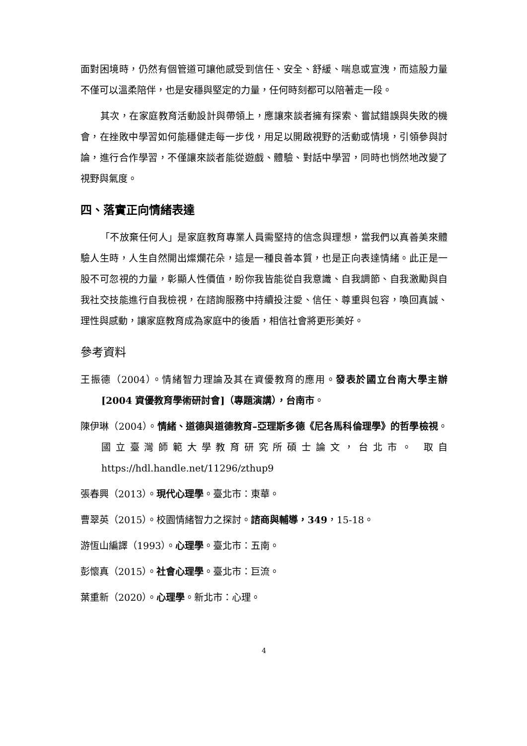面對困境時，仍然有個管道可讓他感受到信任、安全、舒緩、喘息或宣洩，而這股力量不僅可以溫柔陪伴，也是安穩與堅定的力量，任何時刻都可以陪著走一段。
其次，在家庭教育活動設計與帶領上，應讓來談者擁有探索、嘗試錯誤與失敗的機會，在挫敗中學習如何能穩健走每一步伐，用足以開啟視野的活動或情境，引領參與討論，進行合作學習，不僅讓來談者能從遊戲、體驗、對話中學習，同時也悄然地改變了視野與氣度。
四、落實正向情緒表達
「不放棄任何人」是家庭教育專業人員需堅持的信念與理想，當我們以真善美來體驗人生時，人生自然開出燦爛花朵，這是一種良善本質，也是正向表達情緒。此正是一股不可忽視的力量，彰顯人性價值，盼你我皆能從自我意識、自我調節、自我激勵與自我社交技能進行自我檢視，在諮詢服務中持續投注愛、信任、尊重與包容，喚回真誠、理性與感動，讓家庭教育成為家庭中的後盾，相信社會將更形美好。
參考資料
王振德（2004）。情緒智力理論及其在資優教育的應用。發表於國立台南大學主辦 [2004 資優教育學術研討會]（專題演講），台南市。
陳伊琳（2004）。情緒、道德與道德教育–亞理斯多德《尼各馬科倫理學》的哲學檢視。國立臺灣師範大學教育研究所碩士論文，台北市。 取自 https://hdl.handle.net/11296/zthup9
張春興（2013）。現代心理學。臺北市：東華。
曹翠英（2015）。校園情緒智力之探討。諮商與輔導，349，15-18。
游恆山編譯（1993）。心理學。臺北市：五南。
彭懷真（2015）。社會心理學。臺北市：巨流。
葉重新（2020）。心理學。新北市：心理。
4